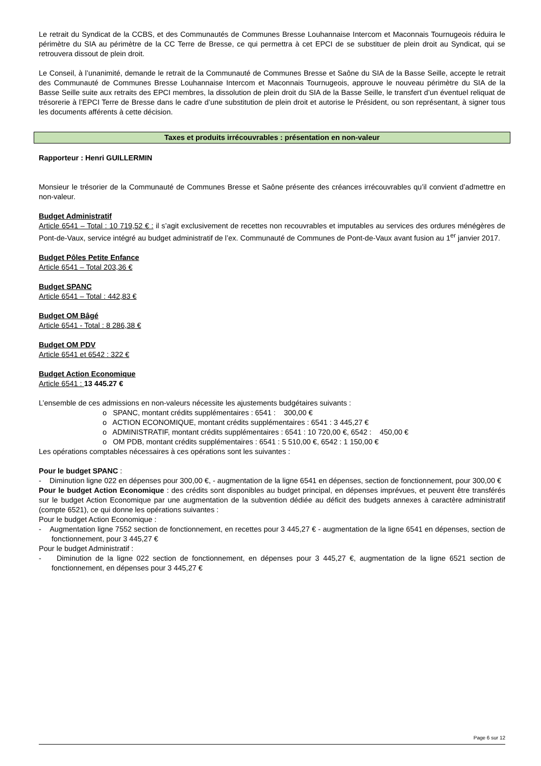Le retrait du Syndicat de la CCBS, et des Communautés de Communes Bresse Louhannaise Intercom et Maconnais Tournugeois réduira le périmètre du SIA au périmètre de la CC Terre de Bresse, ce qui permettra à cet EPCI de se substituer de plein droit au Syndicat, qui se retrouvera dissout de plein droit.
Le Conseil, à l’unanimité, demande le retrait de la Communauté de Communes Bresse et Saône du SIA de la Basse Seille, accepte le retrait des Communauté de Communes Bresse Louhannaise Intercom et Maconnais Tournugeois, approuve le nouveau périmètre du SIA de la Basse Seille suite aux retraits des EPCI membres, la dissolution de plein droit du SIA de la Basse Seille, le transfert d’un éventuel reliquat de trésorerie à l’EPCI Terre de Bresse dans le cadre d’une substitution de plein droit et autorise le Président, ou son représentant, à signer tous les documents afférents à cette décision.
Taxes et produits irrécouvrables : présentation en non-valeur
Rapporteur : Henri GUILLERMIN
Monsieur le trésorier de la Communauté de Communes Bresse et Saône présente des créances irrécouvrables qu’il convient d’admettre en non-valeur.
Budget Administratif
Article 6541 – Total : 10 719,52 € : il s’agit exclusivement de recettes non recouvrables et imputables au services des ordures ménégères de Pont-de-Vaux, service intégré au budget administratif de l’ex. Communauté de Communes de Pont-de-Vaux avant fusion au 1<sup>er</sup> janvier 2017.
Budget Pôles Petite Enfance
Article 6541 – Total 203,36 €
Budget SPANC
Article 6541 – Total : 442,83 €
Budget OM Bâgé
Article 6541 - Total : 8 286,38 €
Budget OM PDV
Article 6541 et 6542 : 322 €
Budget Action Economique
Article 6541 : 13 445.27 €
L’ensemble de ces admissions en non-valeurs nécessite les ajustements budgétaires suivants :
o SPANC, montant crédits supplémentaires : 6541 : 300,00 €
o ACTION ECONOMIQUE, montant crédits supplémentaires : 6541 : 3 445,27 €
o ADMINISTRATIF, montant crédits supplémentaires : 6541 : 10 720,00 €, 6542 : 450,00 €
o OM PDB, montant crédits supplémentaires : 6541 : 5 510,00 €, 6542 : 1 150,00 €
Les opérations comptables nécessaires à ces opérations sont les suivantes :
Pour le budget SPANC :
- Diminution ligne 022 en dépenses pour 300,00 €, - augmentation de la ligne 6541 en dépenses, section de fonctionnement, pour 300,00 €
Pour le budget Action Economique : des crédits sont disponibles au budget principal, en dépenses imprévues, et peuvent être transférés sur le budget Action Economique par une augmentation de la subvention dédiée au déficit des budgets annexes à caractère administratif (compte 6521), ce qui donne les opérations suivantes :
Pour le budget Action Economique :
- Augmentation ligne 7552 section de fonctionnement, en recettes pour 3 445,27 € - augmentation de la ligne 6541 en dépenses, section de fonctionnement, pour 3 445,27 €
Pour le budget Administratif :
- Diminution de la ligne 022 section de fonctionnement, en dépenses pour 3 445,27 €, augmentation de la ligne 6521 section de fonctionnement, en dépenses pour 3 445,27 €
Page 6 sur 12